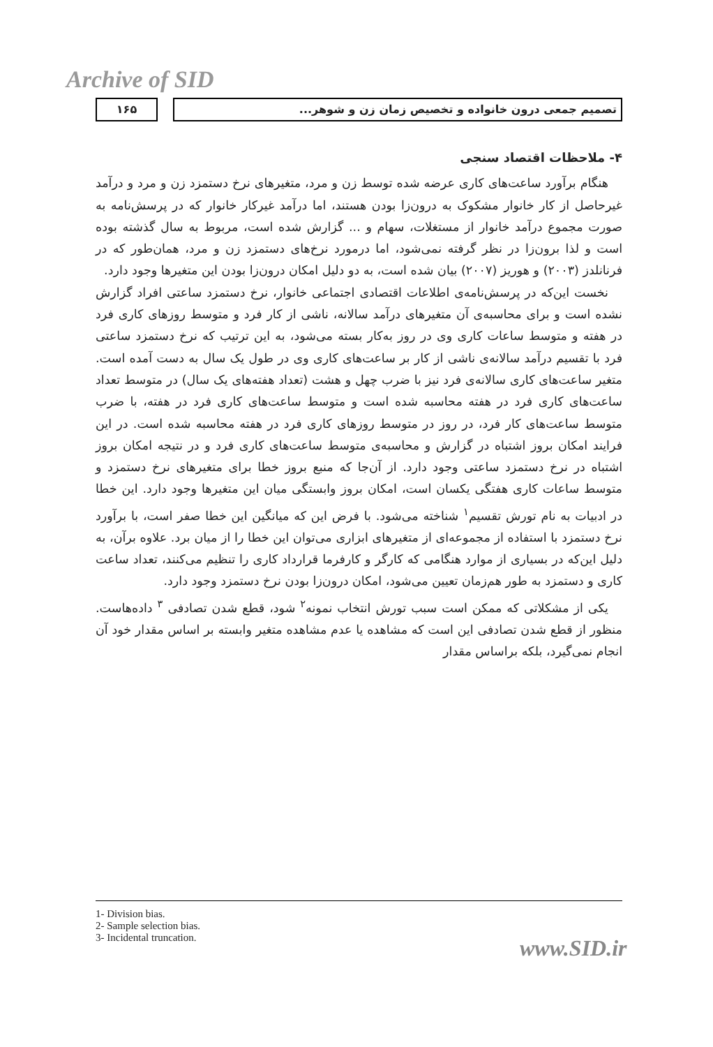Archive of SID
۱۶۵ تصمیم جمعی درون خانواده و تخصیص زمان زن و شوهر...
۴- ملاحظات اقتصاد سنجی
هنگام برآورد ساعت‌های کاری عرضه شده توسط زن و مرد، متغیرهای نرخ دستمزد زن و مرد و درآمد غیرحاصل از کار خانوار مشکوک به درون‌زا بودن هستند، اما درآمد غیرکار خانوار که در پرسش‌نامه به صورت مجموع درآمد خانوار از مستغلات، سهام و ... گزارش شده است، مربوط به سال گذشته بوده است و لذا برون‌زا در نظر گرفته نمی‌شود، اما درمورد نرخ‌های دستمزد زن و مرد، همان‌طور که در فرنانلدز (۲۰۰۳) و هوریز (۲۰۰۷) بیان شده است، به دو دلیل امکان درون‌زا بودن این متغیرها وجود دارد.
نخست این‌که در پرسش‌نامه‌ی اطلاعات اقتصادی اجتماعی خانوار، نرخ دستمزد ساعتی افراد گزارش نشده است و برای محاسبه‌ی آن متغیرهای درآمد سالانه، ناشی از کار فرد و متوسط روزهای کاری فرد در هفته و متوسط ساعات کاری وی در روز به‌کار بسته می‌شود، به این ترتیب که نرخ دستمزد ساعتی فرد با تقسیم درآمد سالانه‌ی ناشی از کار بر ساعت‌های کاری وی در طول یک سال به دست آمده است. متغیر ساعت‌های کاری سالانه‌ی فرد نیز با ضرب چهل و هشت (تعداد هفته‌های یک سال) در متوسط تعداد ساعت‌های کاری فرد در هفته محاسبه شده است و متوسط ساعت‌های کاری فرد در هفته، با ضرب متوسط ساعت‌های کار فرد، در روز در متوسط روزهای کاری فرد در هفته محاسبه شده است. در این فرایند امکان بروز اشتباه در گزارش و محاسبه‌ی متوسط ساعت‌های کاری فرد و در نتیجه امکان بروز اشتباه در نرخ دستمزد ساعتی وجود دارد. از آن‌جا که منبع بروز خطا برای متغیرهای نرخ دستمزد و متوسط ساعات کاری هفتگی یکسان است، امکان بروز وابستگی میان این متغیرها وجود دارد. این خطا در ادبیات به نام تورش تقسیم<sup>۱</sup> شناخته می‌شود. با فرض این که میانگین این خطا صفر است، با برآورد نرخ دستمزد با استفاده از مجموعه‌ای از متغیرهای ابزاری می‌توان این خطا را از میان برد. علاوه برآن، به دلیل این‌که در بسیاری از موارد هنگامی که کارگر و کارفرما قرارداد کاری را تنظیم می‌کنند، تعداد ساعت کاری و دستمزد به طور هم‌زمان تعیین می‌شود، امکان درون‌زا بودن نرخ دستمزد وجود دارد.
یکی از مشکلاتی که ممکن است سبب تورش انتخاب نمونه<sup>۲</sup> شود، قطع شدن تصادفی <sup>۳</sup> داده‌هاست. منظور از قطع شدن تصادفی این است که مشاهده یا عدم مشاهده متغیر وابسته بر اساس مقدار خود آن انجام نمی‌گیرد، بلکه براساس مقدار
1- Division bias.
2- Sample selection bias.
3- Incidental truncation.
www.SID.ir